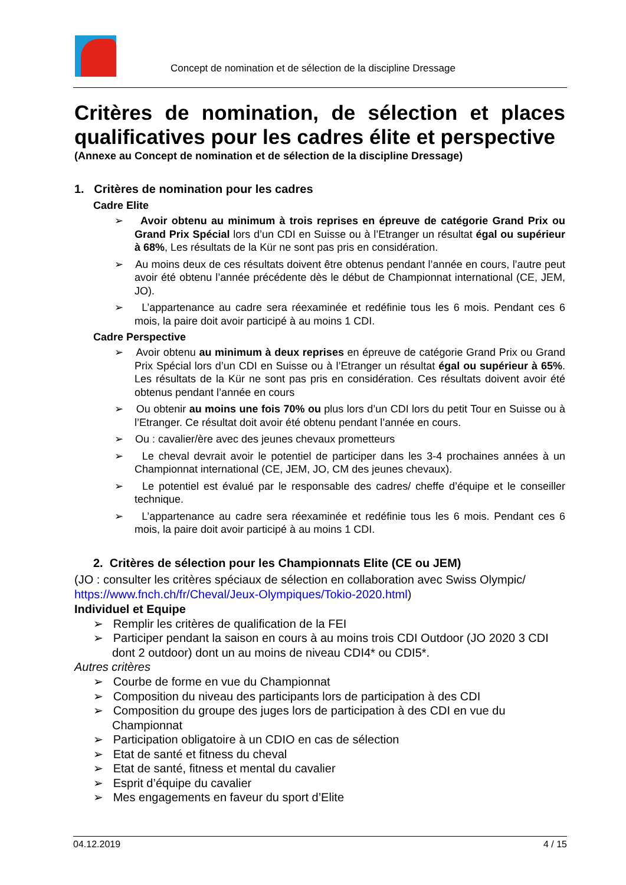Concept de nomination et de sélection de la discipline Dressage
Critères de nomination, de sélection et places qualificatives pour les cadres élite et perspective
(Annexe au Concept de nomination et de sélection de la discipline Dressage)
1. Critères de nomination pour les cadres
Cadre Elite
➢ Avoir obtenu au minimum à trois reprises en épreuve de catégorie Grand Prix ou Grand Prix Spécial lors d’un CDI en Suisse ou à l’Etranger un résultat égal ou supérieur à 68%, Les résultats de la Kür ne sont pas pris en considération.
➢ Au moins deux de ces résultats doivent être obtenus pendant l’année en cours, l’autre peut avoir été obtenu l’année précédente dès le début de Championnat international (CE, JEM, JO).
➢ L’appartenance au cadre sera réexaminée et redéfinie tous les 6 mois. Pendant ces 6 mois, la paire doit avoir participé à au moins 1 CDI.
Cadre Perspective
➢ Avoir obtenu au minimum à deux reprises en épreuve de catégorie Grand Prix ou Grand Prix Spécial lors d’un CDI en Suisse ou à l’Etranger un résultat égal ou supérieur à 65%. Les résultats de la Kür ne sont pas pris en considération. Ces résultats doivent avoir été obtenus pendant l’année en cours
➢ Ou obtenir au moins une fois 70% ou plus lors d’un CDI lors du petit Tour en Suisse ou à l’Etranger. Ce résultat doit avoir été obtenu pendant l’année en cours.
➢ Ou : cavalier/ère avec des jeunes chevaux prometteurs
➢ Le cheval devrait avoir le potentiel de participer dans les 3-4 prochaines années à un Championnat international (CE, JEM, JO, CM des jeunes chevaux).
➢ Le potentiel est évalué par le responsable des cadres/ cheffe d’équipe et le conseiller technique.
➢ L’appartenance au cadre sera réexaminée et redéfinie tous les 6 mois. Pendant ces 6 mois, la paire doit avoir participé à au moins 1 CDI.
2. Critères de sélection pour les Championnats Elite (CE ou JEM)
(JO : consulter les critères spéciaux de sélection en collaboration avec Swiss Olympic/ https://www.fnch.ch/fr/Cheval/Jeux-Olympiques/Tokio-2020.html)
Individuel et Equipe
➢ Remplir les critères de qualification de la FEI
➢ Participer pendant la saison en cours à au moins trois CDI Outdoor (JO 2020 3 CDI dont 2 outdoor) dont un au moins de niveau CDI4* ou CDI5*.
Autres critères
➢ Courbe de forme en vue du Championnat
➢ Composition du niveau des participants lors de participation à des CDI
➢ Composition du groupe des juges lors de participation à des CDI en vue du Championnat
➢ Participation obligatoire à un CDIO en cas de sélection
➢ Etat de santé et fitness du cheval
➢ Etat de santé, fitness et mental du cavalier
➢ Esprit d’équipe du cavalier
➢ Mes engagements en faveur du sport d’Elite
04.12.2019 4 / 15